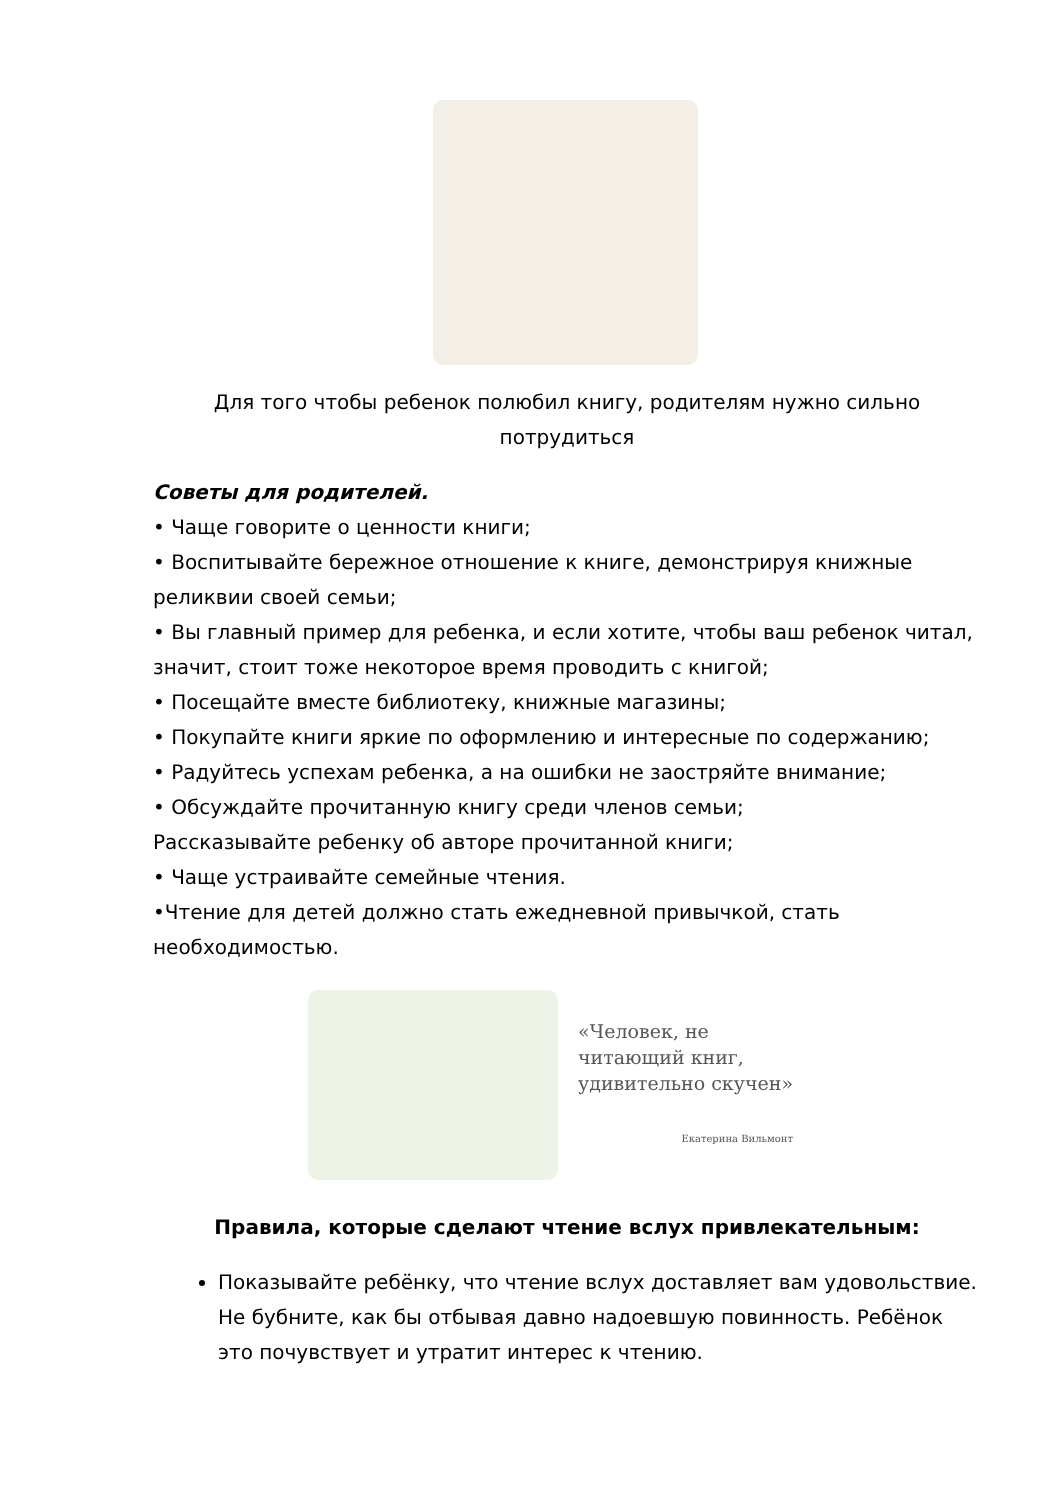Для того чтобы ребенок полюбил книгу, родителям нужно сильно потрудиться
Советы для родителей.
• Чаще говорите о ценности книги;
• Воспитывайте бережное отношение к книге, демонстрируя книжные реликвии своей семьи;
• Вы главный пример для ребенка, и если хотите, чтобы ваш ребенок читал, значит, стоит тоже некоторое время проводить с книгой;
• Посещайте вместе библиотеку, книжные магазины;
• Покупайте книги яркие по оформлению и интересные по содержанию;
• Радуйтесь успехам ребенка, а на ошибки не заостряйте внимание;
• Обсуждайте прочитанную книгу среди членов семьи;
Рассказывайте ребенку об авторе прочитанной книги;
• Чаще устраивайте семейные чтения.
•Чтение для детей должно стать ежедневной привычкой, стать необходимостью.
«Человек, не
читающий книг,
удивительно скучен»
Екатерина Вильмонт
Правила, которые сделают чтение вслух привлекательным:
Показывайте ребёнку, что чтение вслух доставляет вам удовольствие. Не бубните, как бы отбывая давно надоевшую повинность. Ребёнок это почувствует и утратит интерес к чтению.